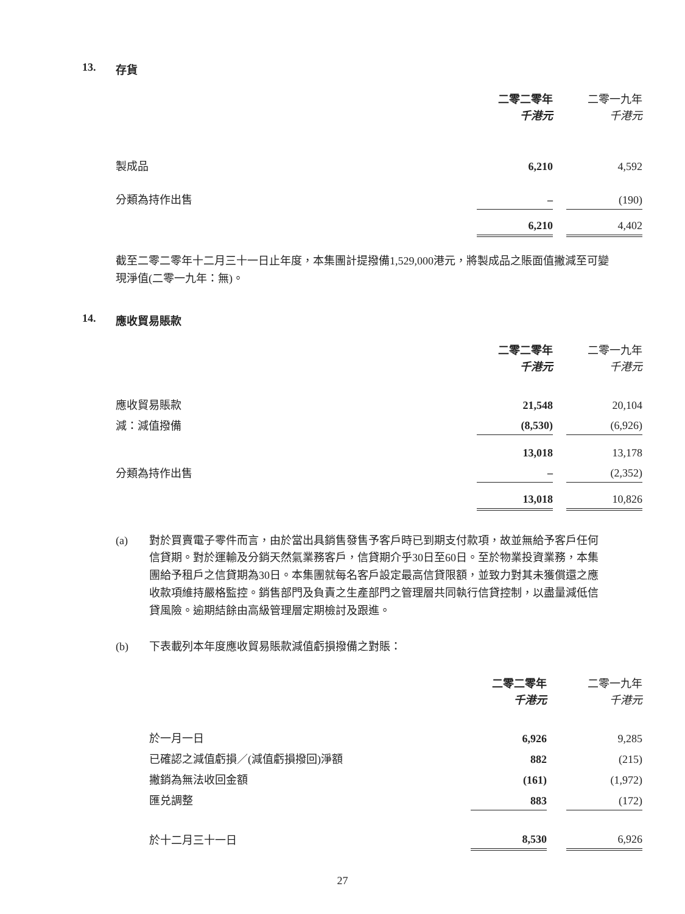13. 存貨
| | 二零二零年 千港元 | | 二零一九年 千港元 |
| 製成品 | 6,210 | | 4,592 |
| 分類為持作出售 | – | | (190) |
| | 6,210 | | 4,402 |
截至二零二零年十二月三十一日止年度，本集團計提撥備1,529,000港元，將製成品之賬面值撇減至可變現淨值(二零一九年：無)。
14. 應收貿易賬款
| | 二零二零年 千港元 | | 二零一九年 千港元 |
| 應收貿易賬款 | 21,548 | | 20,104 |
| 減：減值撥備 | (8,530) | | (6,926) |
| | 13,018 | | 13,178 |
| 分類為持作出售 | – | | (2,352) |
| | 13,018 | | 10,826 |
(a) 對於買賣電子零件而言，由於當出具銷售發售予客戶時已到期支付款項，故並無給予客戶任何信貸期。對於運輸及分銷天然氣業務客戶，信貸期介乎30日至60日。至於物業投資業務，本集團給予租戶之信貸期為30日。本集團就每名客戶設定最高信貸限額，並致力對其未獲償還之應收款項維持嚴格監控。銷售部門及負責之生產部門之管理層共同執行信貸控制，以盡量減低信貸風險。逾期結餘由高級管理層定期檢討及跟進。
(b) 下表載列本年度應收貿易賬款減值虧損撥備之對賬：
| | 二零二零年 千港元 | | 二零一九年 千港元 |
| 於一月一日 | 6,926 | | 9,285 |
| 已確認之減值虧損／(減值虧損撥回)淨額 | 882 | | (215) |
| 撇銷為無法收回金額 | (161) | | (1,972) |
| 匯兑調整 | 883 | | (172) |
| 於十二月三十一日 | 8,530 | | 6,926 |
27